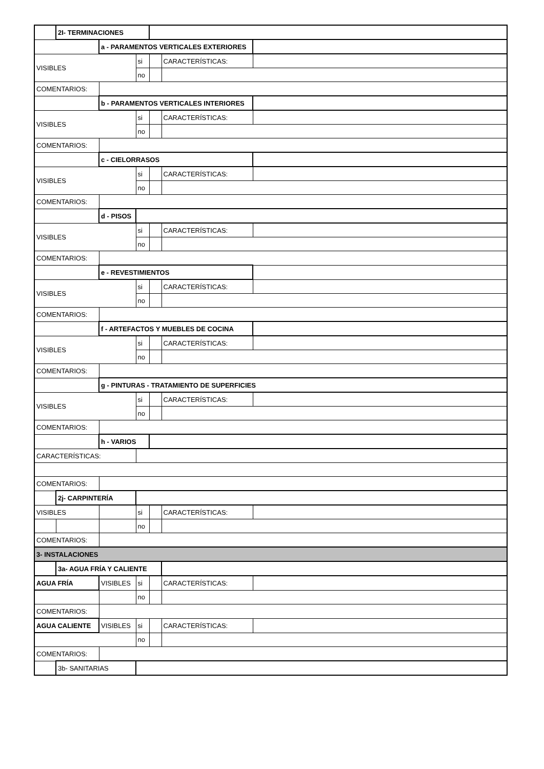| | 2I- TERMINACIONES | | | | | |
| | | a - PARAMENTOS VERTICALES EXTERIORES | | | | |
| VISIBLES | | | si | | CARACTERÍSTICAS: | |
| | | | no | | | |
| COMENTARIOS: | | | | | | |
| | | b - PARAMENTOS VERTICALES INTERIORES | | | | |
| VISIBLES | | | si | | CARACTERÍSTICAS: | |
| | | | no | | | |
| COMENTARIOS: | | | | | | |
| | | c - CIELORRASOS | | | | |
| VISIBLES | | | si | | CARACTERÍSTICAS: | |
| | | | no | | | |
| COMENTARIOS: | | | | | | |
| | | d - PISOS | | | | |
| VISIBLES | | | si | | CARACTERÍSTICAS: | |
| | | | no | | | |
| COMENTARIOS: | | | | | | |
| | | e - REVESTIMIENTOS | | | | |
| VISIBLES | | | si | | CARACTERÍSTICAS: | |
| | | | no | | | |
| COMENTARIOS: | | | | | | |
| | | f - ARTEFACTOS Y MUEBLES DE COCINA | | | | |
| VISIBLES | | | si | | CARACTERÍSTICAS: | |
| | | | no | | | |
| COMENTARIOS: | | | | | | |
| | | g - PINTURAS - TRATAMIENTO DE SUPERFICIES | | | | |
| VISIBLES | | | si | | CARACTERÍSTICAS: | |
| | | | no | | | |
| COMENTARIOS: | | | | | | |
| | | h - VARIOS | | | | |
| CARACTERÍSTICAS: | | | | | | |
| COMENTARIOS: | | | | | | |
| | 2j- CARPINTERÍA | | | | | |
| VISIBLES | | | si | | CARACTERÍSTICAS: | |
| | | | no | | | |
| COMENTARIOS: | | | | | | |
| 3- INSTALACIONES | | | | | | |
| | 3a- AGUA FRÍA Y CALIENTE | | | | | |
| AGUA FRÍA | | VISIBLES | si | | CARACTERÍSTICAS: | |
| | | | no | | | |
| COMENTARIOS: | | | | | | |
| AGUA CALIENTE | | VISIBLES | si | | CARACTERÍSTICAS: | |
| | | | no | | | |
| COMENTARIOS: | | | | | | |
| | 3b- SANITARIAS | | | | | |